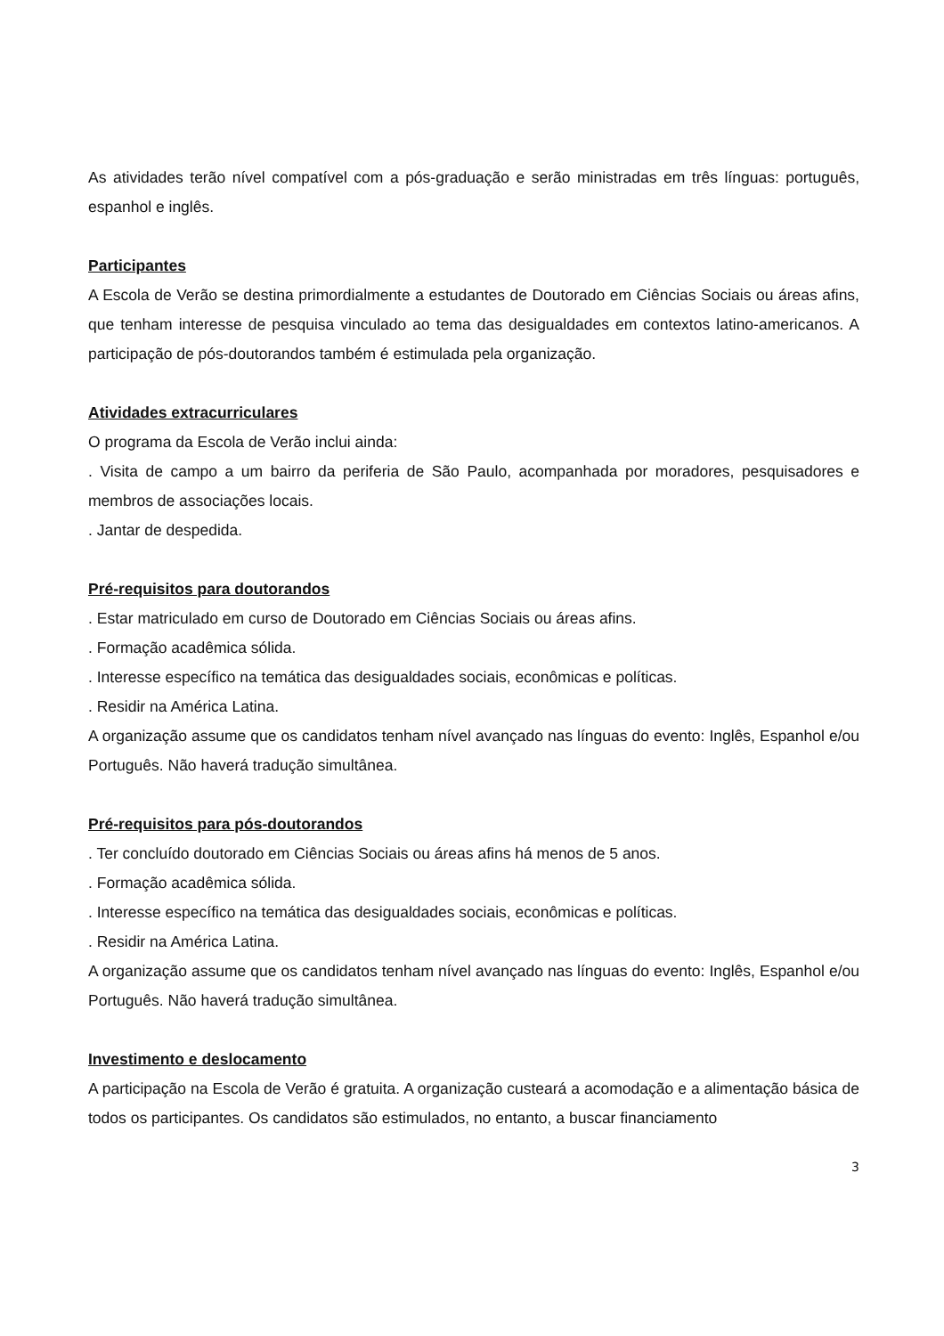As atividades terão nível compatível com a pós-graduação e serão ministradas em três línguas: português, espanhol e inglês.
Participantes
A Escola de Verão se destina primordialmente a estudantes de Doutorado em Ciências Sociais ou áreas afins, que tenham interesse de pesquisa vinculado ao tema das desigualdades em contextos latino-americanos. A participação de pós-doutorandos também é estimulada pela organização.
Atividades extracurriculares
O programa da Escola de Verão inclui ainda:
. Visita de campo a um bairro da periferia de São Paulo, acompanhada por moradores, pesquisadores e membros de associações locais.
. Jantar de despedida.
Pré-requisitos para doutorandos
. Estar matriculado em curso de Doutorado em Ciências Sociais ou áreas afins.
. Formação acadêmica sólida.
. Interesse específico na temática das desigualdades sociais, econômicas e políticas.
. Residir na América Latina.
A organização assume que os candidatos tenham nível avançado nas línguas do evento: Inglês, Espanhol e/ou Português. Não haverá tradução simultânea.
Pré-requisitos para pós-doutorandos
. Ter concluído doutorado em Ciências Sociais ou áreas afins há menos de 5 anos.
. Formação acadêmica sólida.
. Interesse específico na temática das desigualdades sociais, econômicas e políticas.
. Residir na América Latina.
A organização assume que os candidatos tenham nível avançado nas línguas do evento: Inglês, Espanhol e/ou Português. Não haverá tradução simultânea.
Investimento e deslocamento
A participação na Escola de Verão é gratuita. A organização custeará a acomodação e a alimentação básica de todos os participantes. Os candidatos são estimulados, no entanto, a buscar financiamento
3